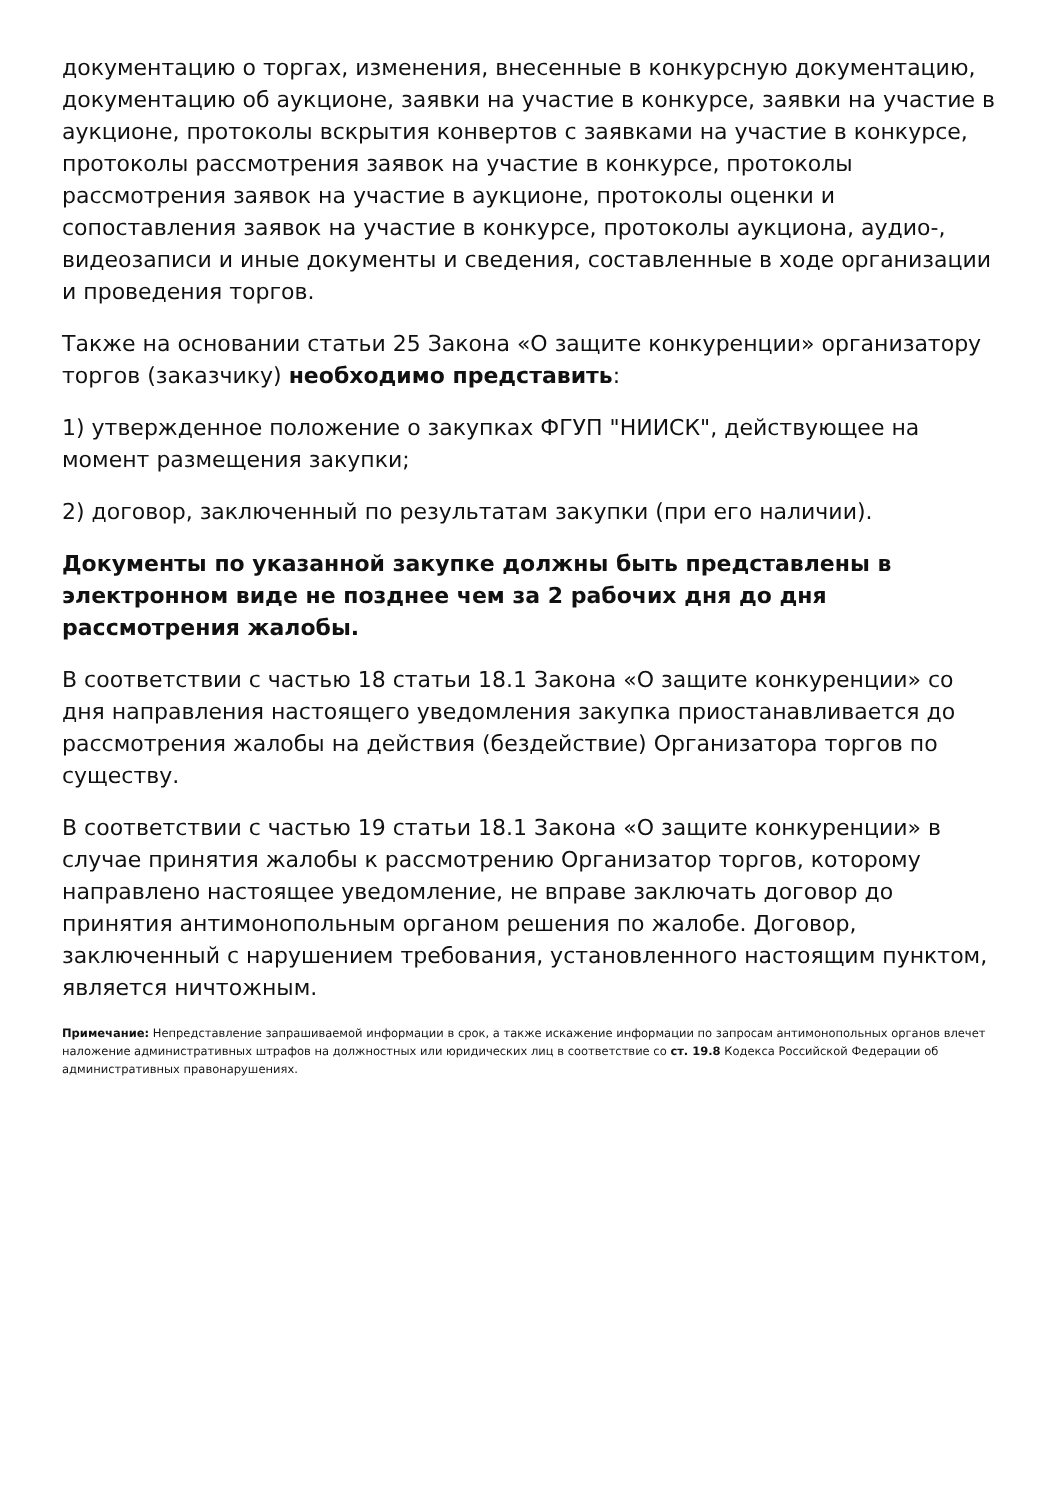документацию о торгах, изменения, внесенные в конкурсную документацию, документацию об аукционе, заявки на участие в конкурсе, заявки на участие в аукционе, протоколы вскрытия конвертов с заявками на участие в конкурсе, протоколы рассмотрения заявок на участие в конкурсе, протоколы рассмотрения заявок на участие в аукционе, протоколы оценки и сопоставления заявок на участие в конкурсе, протоколы аукциона, аудио-, видеозаписи и иные документы и сведения, составленные в ходе организации и проведения торгов.
Также на основании статьи 25 Закона «О защите конкуренции» организатору торгов (заказчику) необходимо представить:
1) утвержденное положение о закупках ФГУП "НИИСК", действующее на момент размещения закупки;
2) договор, заключенный по результатам закупки (при его наличии).
Документы по указанной закупке должны быть представлены в электронном виде не позднее чем за 2 рабочих дня до дня рассмотрения жалобы.
В соответствии с частью 18 статьи 18.1 Закона «О защите конкуренции» со дня направления настоящего уведомления закупка приостанавливается до рассмотрения жалобы на действия (бездействие) Организатора торгов по существу.
В соответствии с частью 19 статьи 18.1 Закона «О защите конкуренции» в случае принятия жалобы к рассмотрению Организатор торгов, которому направлено настоящее уведомление, не вправе заключать договор до принятия антимонопольным органом решения по жалобе. Договор, заключенный с нарушением требования, установленного настоящим пунктом, является ничтожным.
Примечание: Непредставление запрашиваемой информации в срок, а также искажение информации по запросам антимонопольных органов влечет наложение административных штрафов на должностных или юридических лиц в соответствие со ст. 19.8 Кодекса Российской Федерации об административных правонарушениях.